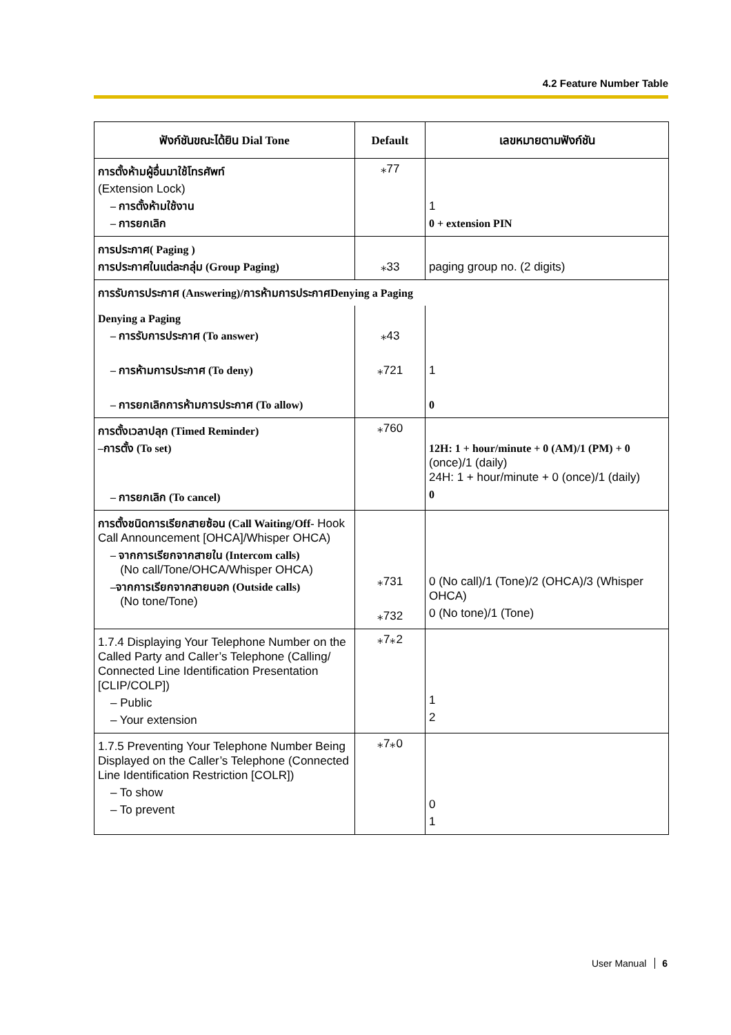4.2 Feature Number Table
| ฟังก์ชันขณะได้ยิน Dial Tone | Default | เลขหมายตามฟังก์ชัน |
| --- | --- | --- |
| การตั้งห้ามผู้อื่นมาใช้โทรศัพท์ (Extension Lock) – การตั้งห้ามใช้งาน – การยกเลิก | ⁎77 | 1 0 + extension PIN |
| การประกาศ( Paging ) การประกาศในแต่ละกลุ่ม (Group Paging) | ⁎33 | paging group no. (2 digits) |
| การรับการประกาศ (Answering)/การห้ามการประกาศDenying a Paging | | |
| Denying a Paging – การรับการประกาศ (To answer) – การห้ามการประกาศ (To deny) – การยกเลิกการห้ามการประกาศ (To allow) | ⁎43 ⁎721 | 1 0 |
| การตั้งเวลาปลุก (Timed Reminder) –การตั้ง (To set) – การยกเลิก (To cancel) | ⁎760 | 12H: 1 + hour/minute + 0 (AM)/1 (PM) + 0 (once)/1 (daily) 24H: 1 + hour/minute + 0 (once)/1 (daily) 0 |
| การตั้งชนิดการเรียกสายซ้อน (Call Waiting/Off- Hook Call Announcement [OHCA]/Whisper OHCA) – จากการเรียกจากสายใน (Intercom calls) (No call/Tone/OHCA/Whisper OHCA) –จากการเรียกจากสายนอก (Outside calls) (No tone/Tone) | ⁎731 ⁎732 | 0 (No call)/1 (Tone)/2 (OHCA)/3 (Whisper OHCA) 0 (No tone)/1 (Tone) |
| 1.7.4 Displaying Your Telephone Number on the Called Party and Caller’s Telephone (Calling/ Connected Line Identification Presentation [CLIP/COLP]) – Public – Your extension | ⁎7⁎2 | 1 2 |
| 1.7.5 Preventing Your Telephone Number Being Displayed on the Caller’s Telephone (Connected Line Identification Restriction [COLR]) – To show – To prevent | ⁎7⁎0 | 0 1 |
User Manual 6